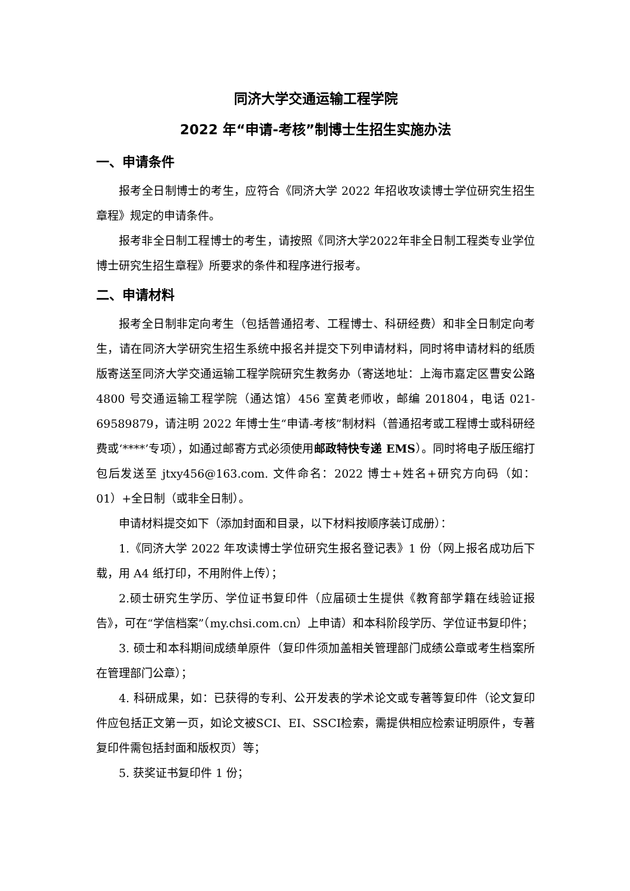同济大学交通运输工程学院
2022 年“申请-考核”制博士生招生实施办法
一、申请条件
报考全日制博士的考生，应符合《同济大学 2022 年招收攻读博士学位研究生招生章程》规定的申请条件。
报考非全日制工程博士的考生，请按照《同济大学2022年非全日制工程类专业学位博士研究生招生章程》所要求的条件和程序进行报考。
二、申请材料
报考全日制非定向考生（包括普通招考、工程博士、科研经费）和非全日制定向考生，请在同济大学研究生招生系统中报名并提交下列申请材料，同时将申请材料的纸质版寄送至同济大学交通运输工程学院研究生教务办（寄送地址：上海市嘉定区曹安公路 4800 号交通运输工程学院（通达馆）456 室黄老师收，邮编 201804，电话 021-69589879，请注明 2022 年博士生“申请-考核”制材料（普通招考或工程博士或科研经费或‘****’专项），如通过邮寄方式必须使用邮政特快专递 EMS）。同时将电子版压缩打包后发送至 jtxy456@163.com. 文件命名：2022 博士+姓名+研究方向码（如：01）+全日制（或非全日制）。
申请材料提交如下（添加封面和目录，以下材料按顺序装订成册）：
1.《同济大学 2022 年攻读博士学位研究生报名登记表》1 份（网上报名成功后下载，用 A4 纸打印，不用附件上传）；
2.硕士研究生学历、学位证书复印件（应届硕士生提供《教育部学籍在线验证报告》，可在“学信档案”（my.chsi.com.cn）上申请）和本科阶段学历、学位证书复印件；
3. 硕士和本科期间成绩单原件（复印件须加盖相关管理部门成绩公章或考生档案所在管理部门公章）；
4. 科研成果，如：已获得的专利、公开发表的学术论文或专著等复印件（论文复印件应包括正文第一页，如论文被SCI、EI、SSCI检索，需提供相应检索证明原件，专著复印件需包括封面和版权页）等；
5. 获奖证书复印件 1 份；